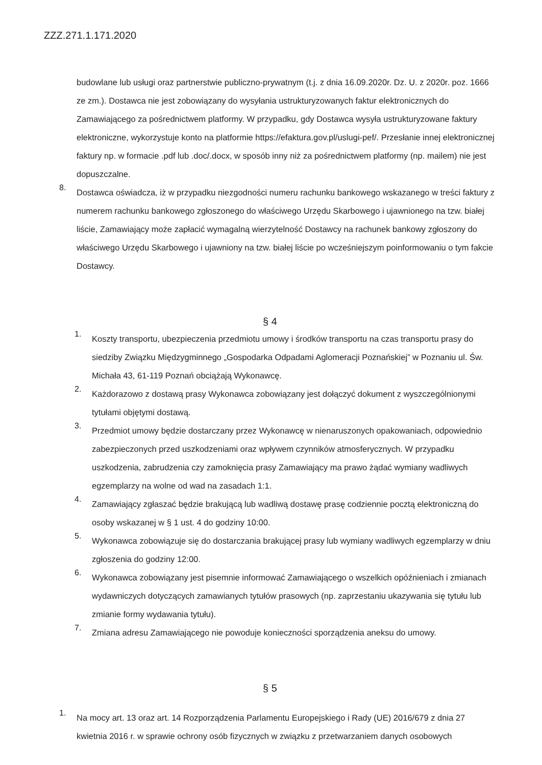ZZZ.271.1.171.2020
budowlane lub usługi oraz partnerstwie publiczno-prywatnym (t.j. z dnia 16.09.2020r. Dz. U. z 2020r. poz. 1666 ze zm.). Dostawca nie jest zobowiązany do wysyłania ustrukturyzowanych faktur elektronicznych do Zamawiającego za pośrednictwem platformy. W przypadku, gdy Dostawca wysyła ustrukturyzowane faktury elektroniczne, wykorzystuje konto na platformie https://efaktura.gov.pl/uslugi-pef/. Przesłanie innej elektronicznej faktury np. w formacie .pdf lub .doc/.docx, w sposób inny niż za pośrednictwem platformy (np. mailem) nie jest dopuszczalne.
8.
Dostawca oświadcza, iż w przypadku niezgodności numeru rachunku bankowego wskazanego w treści faktury z numerem rachunku bankowego zgłoszonego do właściwego Urzędu Skarbowego i ujawnionego na tzw. białej liście, Zamawiający może zapłacić wymagalną wierzytelność Dostawcy na rachunek bankowy zgłoszony do właściwego Urzędu Skarbowego i ujawniony na tzw. białej liście po wcześniejszym poinformowaniu o tym fakcie Dostawcy.
§ 4
1.
Koszty transportu, ubezpieczenia przedmiotu umowy i środków transportu na czas transportu prasy do siedziby Związku Międzygminnego „Gospodarka Odpadami Aglomeracji Poznańskiej” w Poznaniu ul. Św. Michała 43, 61-119 Poznań obciążają Wykonawcę.
2.
Każdorazowo z dostawą prasy Wykonawca zobowiązany jest dołączyć dokument z wyszczególnionymi tytułami objętymi dostawą.
3.
Przedmiot umowy będzie dostarczany przez Wykonawcę w nienaruszonych opakowaniach, odpowiednio zabezpieczonych przed uszkodzeniami oraz wpływem czynników atmosferycznych. W przypadku uszkodzenia, zabrudzenia czy zamoknięcia prasy Zamawiający ma prawo żądać wymiany wadliwych egzemplarzy na wolne od wad na zasadach 1:1.
4.
Zamawiający zgłaszać będzie brakującą lub wadliwą dostawę prasę codziennie pocztą elektroniczną do osoby wskazanej w § 1 ust. 4 do godziny 10:00.
5.
Wykonawca zobowiązuje się do dostarczania brakującej prasy lub wymiany wadliwych egzemplarzy w dniu zgłoszenia do godziny 12:00.
6.
Wykonawca zobowiązany jest pisemnie informować Zamawiającego o wszelkich opóźnieniach i zmianach wydawniczych dotyczących zamawianych tytułów prasowych (np. zaprzestaniu ukazywania się tytułu lub zmianie formy wydawania tytułu).
7.
Zmiana adresu Zamawiającego nie powoduje konieczności sporządzenia aneksu do umowy.
§ 5
1.
Na mocy art. 13 oraz art. 14 Rozporządzenia Parlamentu Europejskiego i Rady (UE) 2016/679 z dnia 27 kwietnia 2016 r. w sprawie ochrony osób fizycznych w związku z przetwarzaniem danych osobowych